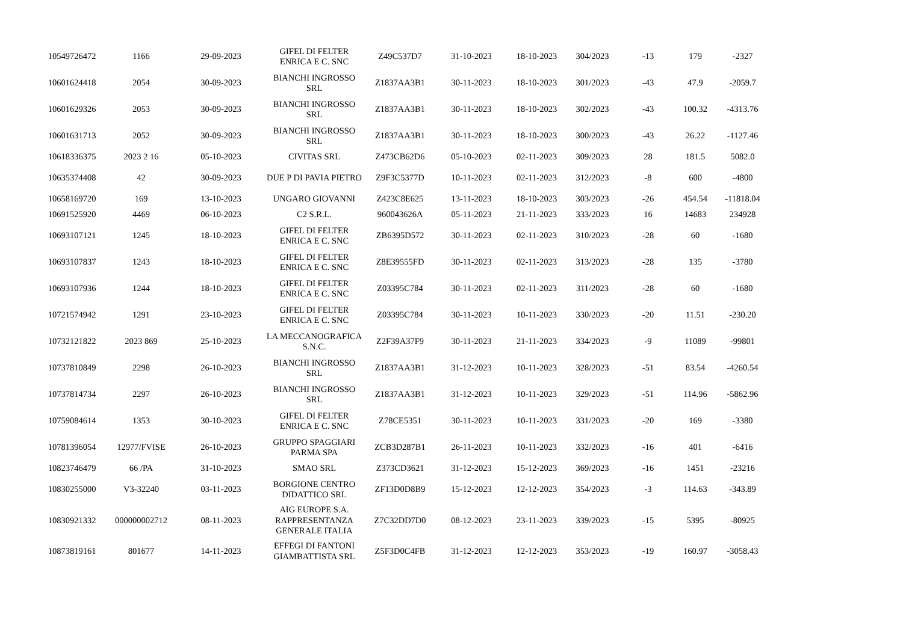| 10549726472 | 1166 | 29-09-2023 | GIFEL DI FELTER ENRICA E C. SNC | Z49C537D7 | 31-10-2023 | 18-10-2023 | 304/2023 | -13 | 179 | -2327 |
| 10601624418 | 2054 | 30-09-2023 | BIANCHI INGROSSO SRL | Z1837AA3B1 | 30-11-2023 | 18-10-2023 | 301/2023 | -43 | 47.9 | -2059.7 |
| 10601629326 | 2053 | 30-09-2023 | BIANCHI INGROSSO SRL | Z1837AA3B1 | 30-11-2023 | 18-10-2023 | 302/2023 | -43 | 100.32 | -4313.76 |
| 10601631713 | 2052 | 30-09-2023 | BIANCHI INGROSSO SRL | Z1837AA3B1 | 30-11-2023 | 18-10-2023 | 300/2023 | -43 | 26.22 | -1127.46 |
| 10618336375 | 2023 2 16 | 05-10-2023 | CIVITAS SRL | Z473CB62D6 | 05-10-2023 | 02-11-2023 | 309/2023 | 28 | 181.5 | 5082.0 |
| 10635374408 | 42 | 30-09-2023 | DUE P DI PAVIA PIETRO | Z9F3C5377D | 10-11-2023 | 02-11-2023 | 312/2023 | -8 | 600 | -4800 |
| 10658169720 | 169 | 13-10-2023 | UNGARO GIOVANNI | Z423C8E625 | 13-11-2023 | 18-10-2023 | 303/2023 | -26 | 454.54 | -11818.04 |
| 10691525920 | 4469 | 06-10-2023 | C2 S.R.L. | 960043626A | 05-11-2023 | 21-11-2023 | 333/2023 | 16 | 14683 | 234928 |
| 10693107121 | 1245 | 18-10-2023 | GIFEL DI FELTER ENRICA E C. SNC | ZB6395D572 | 30-11-2023 | 02-11-2023 | 310/2023 | -28 | 60 | -1680 |
| 10693107837 | 1243 | 18-10-2023 | GIFEL DI FELTER ENRICA E C. SNC | Z8E39555FD | 30-11-2023 | 02-11-2023 | 313/2023 | -28 | 135 | -3780 |
| 10693107936 | 1244 | 18-10-2023 | GIFEL DI FELTER ENRICA E C. SNC | Z03395C784 | 30-11-2023 | 02-11-2023 | 311/2023 | -28 | 60 | -1680 |
| 10721574942 | 1291 | 23-10-2023 | GIFEL DI FELTER ENRICA E C. SNC | Z03395C784 | 30-11-2023 | 10-11-2023 | 330/2023 | -20 | 11.51 | -230.20 |
| 10732121822 | 2023 869 | 25-10-2023 | LA MECCANOGRAFICA S.N.C. | Z2F39A37F9 | 30-11-2023 | 21-11-2023 | 334/2023 | -9 | 11089 | -99801 |
| 10737810849 | 2298 | 26-10-2023 | BIANCHI INGROSSO SRL | Z1837AA3B1 | 31-12-2023 | 10-11-2023 | 328/2023 | -51 | 83.54 | -4260.54 |
| 10737814734 | 2297 | 26-10-2023 | BIANCHI INGROSSO SRL | Z1837AA3B1 | 31-12-2023 | 10-11-2023 | 329/2023 | -51 | 114.96 | -5862.96 |
| 10759084614 | 1353 | 30-10-2023 | GIFEL DI FELTER ENRICA E C. SNC | Z78CE5351 | 30-11-2023 | 10-11-2023 | 331/2023 | -20 | 169 | -3380 |
| 10781396054 | 12977/FVISE | 26-10-2023 | GRUPPO SPAGGIARI PARMA SPA | ZCB3D287B1 | 26-11-2023 | 10-11-2023 | 332/2023 | -16 | 401 | -6416 |
| 10823746479 | 66 /PA | 31-10-2023 | SMAO SRL | Z373CD3621 | 31-12-2023 | 15-12-2023 | 369/2023 | -16 | 1451 | -23216 |
| 10830255000 | V3-32240 | 03-11-2023 | BORGIONE CENTRO DIDATTICO SRL | ZF13D0D8B9 | 15-12-2023 | 12-12-2023 | 354/2023 | -3 | 114.63 | -343.89 |
| 10830921332 | 000000002712 | 08-11-2023 | AIG EUROPE S.A. RAPPRESENTANZA GENERALE ITALIA | Z7C32DD7D0 | 08-12-2023 | 23-11-2023 | 339/2023 | -15 | 5395 | -80925 |
| 10873819161 | 801677 | 14-11-2023 | EFFEGI DI FANTONI GIAMBATTISTA SRL | Z5F3D0C4FB | 31-12-2023 | 12-12-2023 | 353/2023 | -19 | 160.97 | -3058.43 |